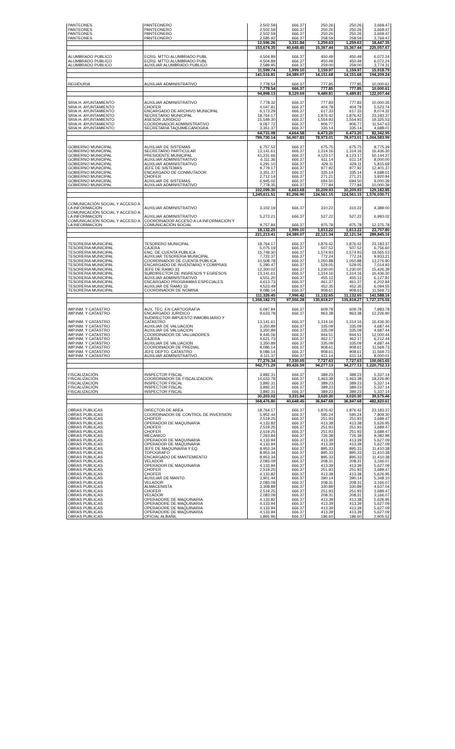| PANTEONES | PANTEONERO | 2,502.59 | 666.37 | 250.26 | 250.26 | 3,669.47 |
| PANTEONES | PANTEONERO | 2,502.59 | 666.37 | 250.26 | 250.26 | 3,669.47 |
| PANTEONES | PANTEONERO | 2,502.59 | 666.37 | 250.26 | 250.26 | 3,669.47 |
| PANTEONES | PANTEONERO | 2,585.92 | 666.37 | 258.59 | 258.59 | 3,769.47 |
| | | 12,596.26 | 3,331.84 | 1,259.63 | 1,259.63 | 18,447.35 |
| | | 153,674.35 | 40,648.45 | 15,367.44 | 15,367.44 | 225,057.67 |
| ALUMBRADO PUBLICO | ECRG. MTTO.ALUMBRADO PUBL | 4,504.89 | 666.37 | 450.49 | 450.49 | 6,072.24 |
| ALUMBRADO PUBLICO | ECRG. MTTO.ALUMBRADO PUBL | 4,504.89 | 666.37 | 450.49 | 450.49 | 6,072.24 |
| ALUMBRADO PUBLICO | AUXILIAR ALUMBRADO PUBLICO | 2,589.95 | 666.37 | 259.00 | 259.00 | 3,774.31 |
| | | 11,599.74 | 1,999.10 | 1,159.97 | 1,159.97 | 15,918.79 |
| | | 141,516.81 | 24,389.07 | 14,151.68 | 14,151.68 | 194,209.24 |
| REGIDURIA | AUXILIAR ADMINISTRATIVO | 7,778.54 | 666.37 | 777.85 | 777.85 | 10,000.61 |
| | | 7,778.54 | 666.37 | 777.85 | 777.85 | 10,000.61 |
| | | 94,898.13 | 8,129.69 | 9,489.81 | 9,489.81 | 122,007.44 |
| SRIA.H. AYUNTAMIENTO | AUXILIAR ADMINISTRATIVO | 7,778.32 | 666.37 | 777.83 | 777.83 | 10,000.35 |
| SRIA.H. AYUNTAMIENTO | CHOFER | 4,047.81 | 666.37 | 404.78 | 404.78 | 5,523.74 |
| SRIA.H. AYUNTAMIENTO | ENCARGADO DE ARCHIVO MUNICIPAL | 6,173.29 | 666.37 | 617.33 | 617.33 | 8,074.32 |
| SRIA.H. AYUNTAMIENTO | SECRETARIO MUNICIPAL | 18,764.17 | 666.37 | 1,876.42 | 1,876.42 | 23,183.37 |
| SRIA.H. AYUNTAMIENTO | ASESOR JURIDICO | 15,549.30 | 666.37 | 1,554.93 | 1,554.93 | 19,325.53 |
| SRIA.H. AYUNTAMIENTO | COORDINADOR ADMINISTRATIVO | 9,067.72 | 666.37 | 906.77 | 906.77 | 11,547.63 |
| SRIA.H. AYUNTAMIENTO | SECRETARIA TAQUIMECANOGRA | 3,351.37 | 666.37 | 335.14 | 335.14 | 4,688.01 |
| | | 64,731.98 | 4,664.58 | 6,473.20 | 6,473.20 | 82,342.95 |
| | | 789,730.14 | 56,907.83 | 78,973.01 | 78,973.01 | 1,004,583.99 |
| GOBIERNO MUNICIPAL | AUXILIAR DE SISTEMAS | 6,757.52 | 666.37 | 675.75 | 675.75 | 8,775.39 |
| GOBIERNO MUNICIPAL | SECRETARIO PARTICULAR | 13,141.61 | 666.37 | 1,314.16 | 1,314.16 | 16,436.30 |
| GOBIERNO MUNICIPAL | PRESIDENTE MUNICIPAL | 41,231.66 | 666.37 | 4,123.17 | 4,123.17 | 50,144.37 |
| GOBIERNO MUNICIPAL | AUXILIAR ADMINISTRATIVO | 6,111.36 | 666.37 | 611.14 | 611.14 | 8,000.00 |
| GOBIERNO MUNICIPAL | AUXILIAR ADMINISTRATIVO | 4,291.10 | 666.37 | 429.11 | 429.11 | 5,815.69 |
| GOBIERNO MUNICIPAL | JEFE DE SISTEMAS | 9,779.17 | 666.37 | 977.92 | 977.92 | 12,401.37 |
| GOBIERNO MUNICIPAL | ENCARGADO DE CONMUTADOR | 3,351.37 | 666.37 | 335.14 | 335.14 | 4,688.01 |
| GOBIERNO MUNICIPAL | CHOFER | 2,712.14 | 666.37 | 271.21 | 271.21 | 3,920.94 |
| GOBIERNO MUNICIPAL | AUXILIAR DE SISTEMAS | 6,945.02 | 666.37 | 694.50 | 694.50 | 9,000.39 |
| GOBIERNO MUNICIPAL | AUXILIAR ADMINISTRATIVO | 7,778.35 | 666.37 | 777.84 | 777.84 | 10,000.39 |
| | | 102,099.30 | 6,663.68 | 10,209.93 | 10,209.93 | 129,182.85 |
| | | 1,245,611.51 | 81,296.90 | 124,561.15 | 124,561.15 | 1,576,030.71 |
| COMUNICACIÓN SOCIAL Y ACCESO A LA INFORMACION | AUXILIAR ADMINISTRATIVO | 3,102.19 | 666.37 | 310.22 | 310.22 | 4,389.00 |
| COMUNICACIÓN SOCIAL Y ACCESO A LA INFORMACION | AUXILIAR ADMINISTRATIVO | 5,272.21 | 666.37 | 527.22 | 527.22 | 6,993.02 |
| COMUNICACIÓN SOCIAL Y ACCESO A LA INFORMACION | COORDINADOR ACCESO A LA INFORMACION Y COMUNICACIÓN SOCIAL | 9,757.84 | 666.37 | 975.78 | 975.78 | 12,375.78 |
| | | 18,132.25 | 1,999.10 | 1,813.22 | 1,813.22 | 23,757.80 |
| | | 221,213.41 | 24,389.07 | 22,121.34 | 22,121.34 | 289,845.16 |
| TESORERIA MUNICIPAL | TESORERO MUNICIPAL | 18,764.17 | 666.37 | 1,876.42 | 1,876.42 | 23,183.37 |
| TESORERIA MUNICIPAL | CAJERA | 5,075.19 | 666.37 | 507.52 | 507.52 | 6,756.60 |
| TESORERIA MUNICIPAL | ENC. DE CUENTA PUBLICA | 15,749.30 | 666.37 | 1,574.93 | 1,574.93 | 19,565.53 |
| TESORERIA MUNICIPAL | AUXILIAR TESORERIA MUNICIPAL | 7,722.37 | 666.37 | 772.24 | 772.24 | 9,933.21 |
| TESORERIA MUNICIPAL | COORDINADOR DE CUENTA PUBLICA | 10,508.78 | 666.37 | 1,050.88 | 1,050.88 | 13,276.90 |
| TESORERIA MUNICIPAL | ENCARGADO DE INVENTARIO Y COMPRAS | 5,290.47 | 666.37 | 529.05 | 529.05 | 7,014.93 |
| TESORERIA MUNICIPAL | JEFE DE RAMO 33 | 12,300.02 | 666.37 | 1,230.00 | 1,230.00 | 15,426.39 |
| TESORERIA MUNICIPAL | SUBDIRECTOR DE INGRESOS Y EGRESOS | 13,141.61 | 666.37 | 1,314.16 | 1,314.16 | 16,436.30 |
| TESORERIA MUNICIPAL | AUXILIAR ADMINISTRATIVO | 4,551.20 | 666.37 | 455.12 | 455.12 | 6,127.81 |
| TESORERIA MUNICIPAL | ENCARGADO PROGRAMAS ESPECIALES | 4,613.73 | 666.37 | 461.37 | 461.37 | 6,202.84 |
| TESORERIA MUNICIPAL | AUXILIAR DE RAMO 33 | 4,523.49 | 666.37 | 452.35 | 452.35 | 6,094.55 |
| TESORERIA MUNICIPAL | COORDINADOR DE NOMINA | 9,086.14 | 666.37 | 908.61 | 908.61 | 11,569.73 |
| | | 111,326.45 | 7,996.42 | 11,132.65 | 11,132.65 | 141,588.16 |
| | | 1,358,182.73 | 97,556.28 | 135,818.27 | 135,818.27 | 1,727,375.55 |
| IMP.INM. Y CATASTRO | AUX. TEC. EN CARTOGRAFIA | 6,097.84 | 666.37 | 609.78 | 609.78 | 7,983.78 |
| IMP.INM. Y CATASTRO | ENCARGADO JURIDICO | 9,633.78 | 666.37 | 963.38 | 963.38 | 12,226.90 |
| IMP.INM. Y CATASTRO | SUDIRECTOR IMPUESTO INMOBILIARIO Y CATASTRO | 13,141.61 | 666.37 | 1,314.16 | 1,314.16 | 16,436.30 |
| IMP.INM. Y CATASTRO | AUXILIAR DE VALUACION | 3,350.89 | 666.37 | 335.09 | 335.09 | 4,687.44 |
| IMP.INM. Y CATASTRO | AUXILIAR DE VALUACION | 3,350.89 | 666.37 | 335.09 | 335.09 | 4,687.44 |
| IMP.INM. Y CATASTRO | COORDINADOR DE VALUADORES | 9,445.06 | 666.37 | 944.51 | 944.51 | 12,000.44 |
| IMP.INM. Y CATASTRO | CAJERA | 4,621.73 | 666.37 | 462.17 | 462.17 | 6,212.44 |
| IMP.INM. Y CATASTRO | AUXILIAR DE VALUACION | 3,350.89 | 666.37 | 335.09 | 335.09 | 4,687.44 |
| IMP.INM. Y CATASTRO | COORDINADOR DE PREDIAL | 9,086.14 | 666.37 | 908.61 | 908.61 | 11,569.73 |
| IMP.INM. Y CATASTRO | JEFE DEPTO. CATASTRO | 9,086.14 | 666.37 | 908.61 | 908.61 | 11,569.73 |
| IMP.INM. Y CATASTRO | AUXILIAR ADMINISTRATIVO | 6,111.37 | 666.37 | 611.14 | 611.14 | 8,000.01 |
| | | 77,276.34 | 7,330.05 | 7,727.63 | 7,727.63 | 100,061.65 |
| | | 942,771.29 | 89,426.59 | 94,277.13 | 94,277.13 | 1,220,752.13 |
| FISCALIZACIÓN | INSPECTOR FISCAL | 3,892.31 | 666.37 | 389.23 | 389.23 | 5,337.14 |
| FISCALIZACIÓN | COORDINADOR DE FISCALIZACION | 14,633.78 | 666.37 | 1,463.38 | 1,463.38 | 18,226.90 |
| FISCALIZACIÓN | INSPECTOR FISCAL | 3,892.31 | 666.37 | 389.23 | 389.23 | 5,337.14 |
| FISCALIZACIÓN | INSPECTOR FISCAL | 3,892.31 | 666.37 | 389.23 | 389.23 | 5,337.14 |
| FISCALIZACIÓN | INSPECTOR FISCAL | 3,892.31 | 666.37 | 389.23 | 389.23 | 5,337.14 |
| | | 30,203.02 | 3,331.84 | 3,020.30 | 3,020.30 | 39,575.46 |
| | | 368,476.80 | 40,648.45 | 36,847.68 | 36,847.68 | 482,820.61 |
| OBRAS PUBLICAS | DIRECTOR DE AREA | 18,764.17 | 666.37 | 1,876.42 | 1,876.42 | 23,183.37 |
| OBRAS PUBLICAS | COORDINADOR DE CONTROL DE INVERSION | 5,952.44 | 666.37 | 595.24 | 595.24 | 7,809.30 |
| OBRAS PUBLICAS | CHOFER | 2,519.25 | 666.37 | 251.93 | 251.93 | 3,689.47 |
| OBRAS PUBLICAS | OPERADOR DE MAQUINARIA | 4,133.82 | 666.37 | 413.38 | 413.38 | 5,626.95 |
| OBRAS PUBLICAS | CHOFER | 2,519.25 | 666.37 | 251.93 | 251.93 | 3,689.47 |
| OBRAS PUBLICAS | CHOFER | 2,519.25 | 666.37 | 251.93 | 251.93 | 3,689.47 |
| OBRAS PUBLICAS | MECANICO | 7,263.84 | 666.37 | 726.38 | 726.38 | 9,382.98 |
| OBRAS PUBLICAS | OPERADOR DE MAQUINARIA | 4,133.94 | 666.37 | 413.39 | 413.39 | 5,627.09 |
| OBRAS PUBLICAS | OPERADOR DE MAQUINARIA | 4,133.94 | 666.37 | 413.39 | 413.39 | 5,627.09 |
| OBRAS PUBLICAS | JEFE DE MAQUINARIA Y EQ. | 8,953.34 | 666.37 | 895.33 | 895.33 | 11,410.38 |
| OBRAS PUBLICAS | TOPOGRAFO | 8,953.34 | 666.37 | 895.33 | 895.33 | 11,410.38 |
| OBRAS PUBLICAS | ENCARGADO DE MANTEMIENTO | 8,953.34 | 666.37 | 895.33 | 895.33 | 11,410.38 |
| OBRAS PUBLICAS | VELADOR | 2,083.09 | 666.37 | 208.31 | 208.31 | 3,166.07 |
| OBRAS PUBLICAS | OPERADOR DE MAQUINARIA | 4,133.94 | 666.37 | 413.39 | 413.39 | 5,627.09 |
| OBRAS PUBLICAS | CHOFER | 2,519.25 | 666.37 | 251.93 | 251.93 | 3,689.47 |
| OBRAS PUBLICAS | CHOFER | 4,133.82 | 666.37 | 413.38 | 413.38 | 5,626.95 |
| OBRAS PUBLICAS | AUXILIAR DE MANTO. | 3,901.44 | 666.37 | 390.14 | 390.14 | 5,348.10 |
| OBRAS PUBLICAS | VELADOR | 2,083.09 | 666.37 | 208.31 | 208.31 | 3,166.07 |
| OBRAS PUBLICAS | ALMACENISTA | 3,308.89 | 666.37 | 330.89 | 330.89 | 4,637.04 |
| OBRAS PUBLICAS | CHOFER | 2,519.25 | 666.37 | 251.93 | 251.93 | 3,689.47 |
| OBRAS PUBLICAS | VELADOR | 2,083.09 | 666.37 | 208.31 | 208.31 | 3,166.07 |
| OBRAS PUBLICAS | OPERADORE DE MAQUINARIA | 4,133.82 | 666.37 | 413.38 | 413.38 | 5,626.95 |
| OBRAS PUBLICAS | OPERADORE DE MAQUINARIA | 4,133.94 | 666.37 | 413.39 | 413.39 | 5,627.09 |
| OBRAS PUBLICAS | OPERADORE DE MAQUINARIA | 4,133.94 | 666.37 | 413.39 | 413.39 | 5,627.09 |
| OBRAS PUBLICAS | OPERADORE DE MAQUINARIA | 4,133.94 | 666.37 | 413.39 | 413.39 | 5,627.09 |
| OBRAS PUBLICAS | OFICIAL ALBAÑIL | 1,865.96 | 666.37 | 186.60 | 186.60 | 2,905.52 |